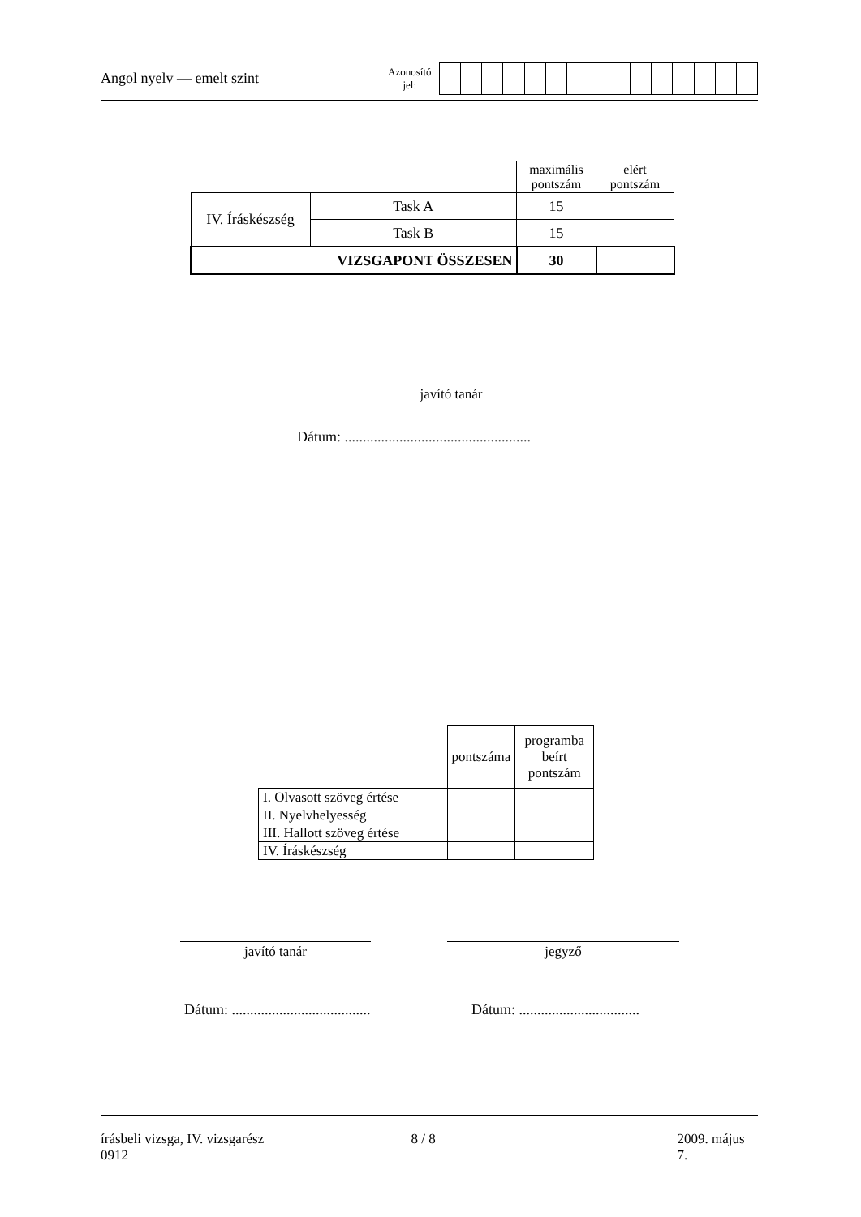Angol nyelv — emelt szint
Azonosító
jel:
| | | maximális pontszám | elért pontszám |
| IV. Íráskészség | Task A | 15 | |
| | Task B | 15 | |
| VIZSGAPONT ÖSSZESEN | | 30 | |
javító tanár
Dátum: ...................................................
| | pontszáma | programba beírt pontszám |
| I. Olvasott szöveg értése | | |
| II. Nyelvhelyesség | | |
| III. Hallott szöveg értése | | |
| IV. Íráskészség | | |
javító tanár jegyző
Dátum: ......................................
Dátum: .................................
írásbeli vizsga, IV. vizsgarész
0912
8 / 8 2009. május 7.